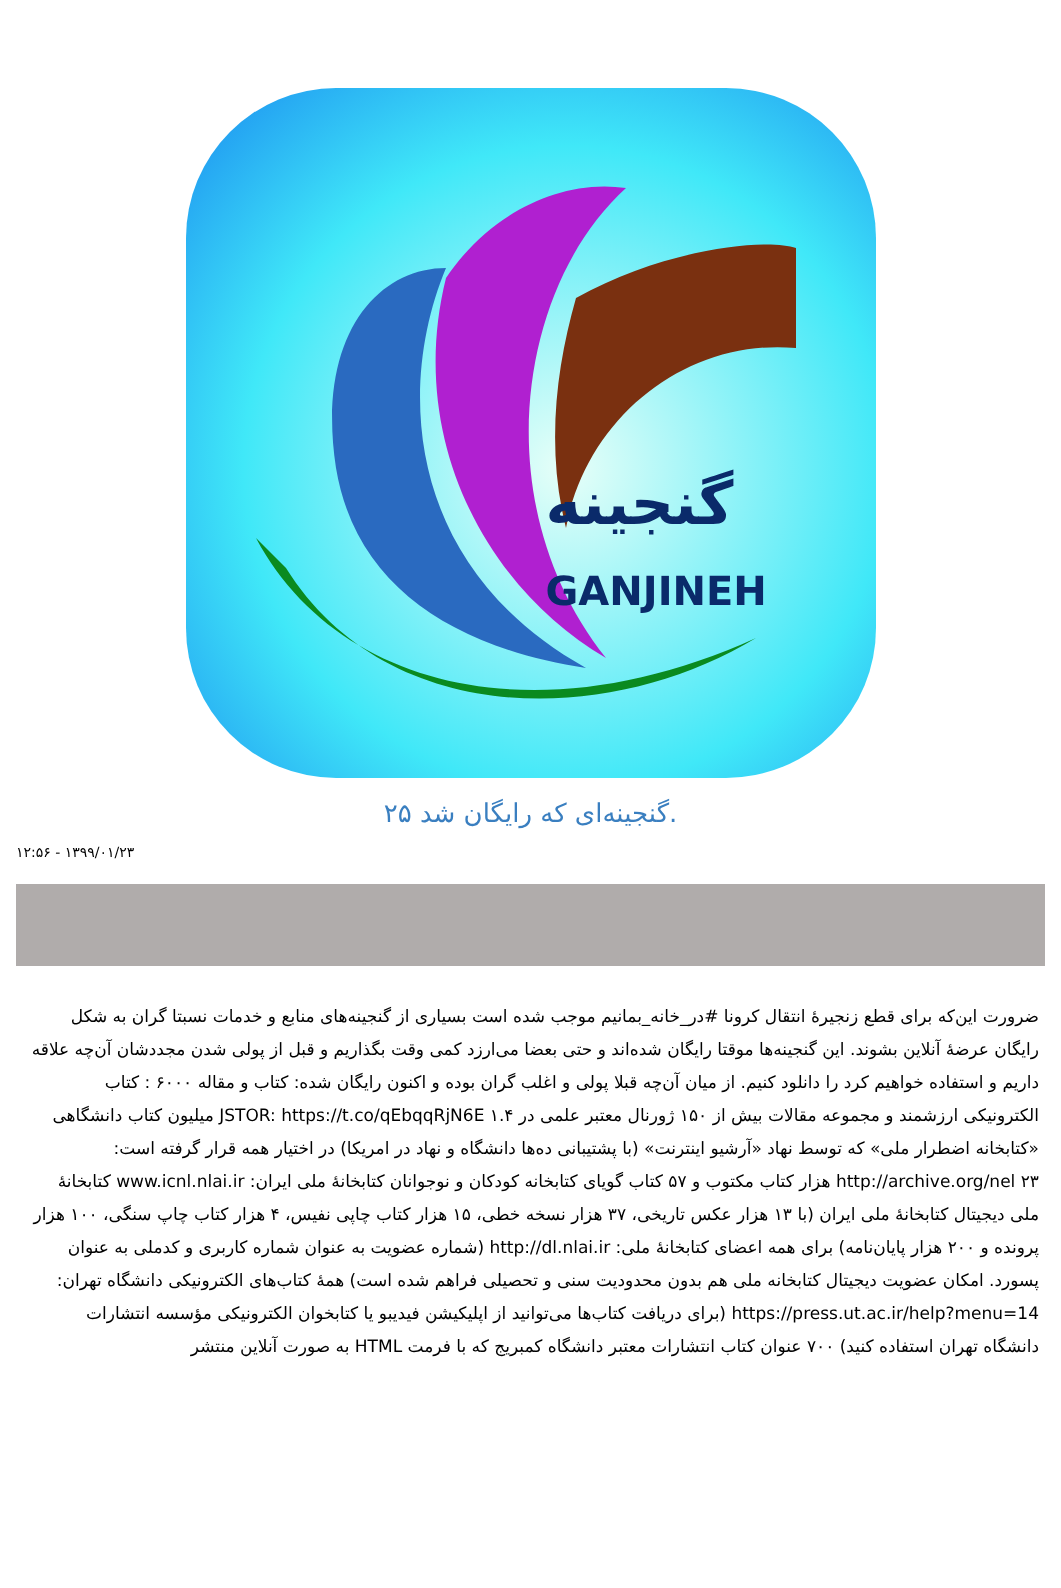گنجینه
GANJINEH
۲۵ گنجینه‌ای که رایگان شد.
۱۳۹۹/۰۱/۲۳ - ۱۲:۵۶
ضرورت این‌که برای قطع زنجیرهٔ انتقال کرونا #در_خانه_بمانیم موجب شده است بسیاری از گنجینه‌های منابع و خدمات نسبتا گران به شکل رایگان عرضهٔ آنلاین بشوند. این گنجینه‌ها موقتا رایگان شده‌اند و حتی بعضا می‌ارزد کمی وقت بگذاریم و قبل از پولی شدن مجددشان آن‌چه علاقه داریم و استفاده خواهیم کرد را دانلود کنیم. از میان آن‌چه قبلا پولی و اغلب گران بوده و اکنون رایگان شده: کتاب و مقاله ۶۰۰۰ : کتاب الکترونیکی ارزشمند و مجموعه مقالات بیش از ۱۵۰ ژورنال معتبر علمی در JSTOR: https://t.co/qEbqqRjN6E ۱.۴ میلیون کتاب دانشگاهی «کتابخانه اضطرار ملی» که توسط نهاد «آرشیو اینترنت» (با پشتیبانی ده‌ها دانشگاه و نهاد در امریکا) در اختیار همه قرار گرفته است: http://archive.org/nel ۲۳ هزار کتاب مکتوب و ۵۷ کتاب گویای کتابخانه کودکان و نوجوانان کتابخانهٔ ملی ایران: www.icnl.nlai.ir کتابخانهٔ ملی دیجیتال کتابخانهٔ ملی ایران (با ۱۳ هزار عکس تاریخی، ۳۷ هزار نسخه خطی، ۱۵ هزار کتاب چاپی نفیس، ۴ هزار کتاب چاپ سنگی، ۱۰۰ هزار پرونده و ۲۰۰ هزار پایان‌نامه) برای همه اعضای کتابخانهٔ ملی: http://dl.nlai.ir (شماره عضویت به عنوان شماره کاربری و کدملی به عنوان پسورد. امکان عضویت دیجیتال کتابخانه ملی هم بدون محدودیت سنی و تحصیلی فراهم شده است) همهٔ کتاب‌های الکترونیکی دانشگاه تهران: https://press.ut.ac.ir/help?menu=14 (برای دریافت کتاب‌ها می‌توانید از اپلیکیشن فیدیبو یا کتابخوان الکترونیکی مؤسسه انتشارات دانشگاه تهران استفاده کنید) ۷۰۰ عنوان کتاب انتشارات معتبر دانشگاه کمبریج که با فرمت HTML به صورت آنلاین منتشر